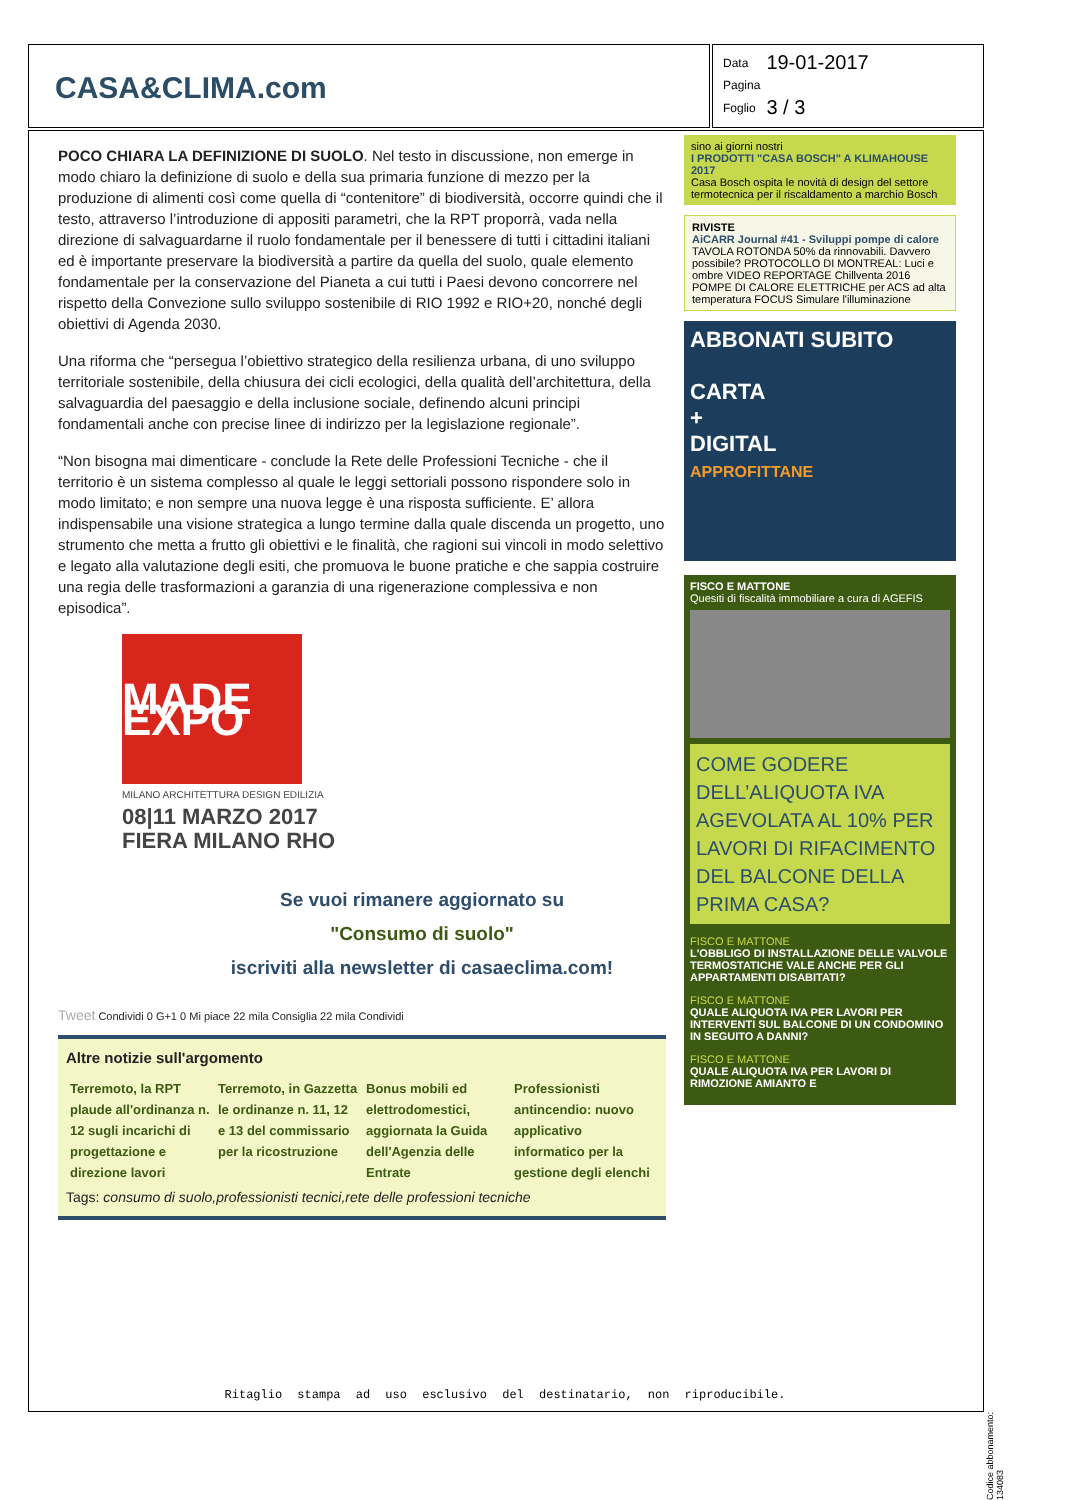CASA&CLIMA.com
| Data | 19-01-2017 |
| Pagina | |
| Foglio | 3 / 3 |
POCO CHIARA LA DEFINIZIONE DI SUOLO. Nel testo in discussione, non emerge in modo chiaro la definizione di suolo e della sua primaria funzione di mezzo per la produzione di alimenti così come quella di “contenitore” di biodiversità, occorre quindi che il testo, attraverso l’introduzione di appositi parametri, che la RPT proporrà, vada nella direzione di salvaguardarne il ruolo fondamentale per il benessere di tutti i cittadini italiani ed è importante preservare la biodiversità a partire da quella del suolo, quale elemento fondamentale per la conservazione del Pianeta a cui tutti i Paesi devono concorrere nel rispetto della Convezione sullo sviluppo sostenibile di RIO 1992 e RIO+20, nonché degli obiettivi di Agenda 2030.
Una riforma che “persegua l’obiettivo strategico della resilienza urbana, di uno sviluppo territoriale sostenibile, della chiusura dei cicli ecologici, della qualità dell’architettura, della salvaguardia del paesaggio e della inclusione sociale, definendo alcuni principi fondamentali anche con precise linee di indirizzo per la legislazione regionale”.
“Non bisogna mai dimenticare - conclude la Rete delle Professioni Tecniche - che il territorio è un sistema complesso al quale le leggi settoriali possono rispondere solo in modo limitato; e non sempre una nuova legge è una risposta sufficiente. E’ allora indispensabile una visione strategica a lungo termine dalla quale discenda un progetto, uno strumento che metta a frutto gli obiettivi e le finalità, che ragioni sui vincoli in modo selettivo e legato alla valutazione degli esiti, che promuova le buone pratiche e che sappia costruire una regia delle trasformazioni a garanzia di una rigenerazione complessiva e non episodica”.
MADE EXPO
MILANO ARCHITETTURA DESIGN EDILIZIA
08|11 MARZO 2017
FIERA MILANO RHO
Se vuoi rimanere aggiornato su
"Consumo di suolo"
iscriviti alla newsletter di casaeclima.com!
Tweet Condividi 0 G+1 0 Mi piace 22 mila Consiglia 22 mila Condividi
Altre notizie sull'argomento
| Terremoto, la RPT plaude all'ordinanza n. 12 sugli incarichi di progettazione e direzione lavori | Terremoto, in Gazzetta le ordinanze n. 11, 12 e 13 del commissario per la ricostruzione | Bonus mobili ed elettrodomestici, aggiornata la Guida dell'Agenzia delle Entrate | Professionisti antincendio: nuovo applicativo informatico per la gestione degli elenchi |
Tags: consumo di suolo,professionisti tecnici,rete delle professioni tecniche
sino ai giorni nostri
I PRODOTTI "CASA BOSCH" A KLIMAHOUSE 2017
Casa Bosch ospita le novità di design del settore termotecnica per il riscaldamento a marchio Bosch
RIVISTE
AiCARR Journal #41 - Sviluppi pompe di calore
TAVOLA ROTONDA 50% da rinnovabili. Davvero possibile? PROTOCOLLO DI MONTREAL: Luci e ombre VIDEO REPORTAGE Chillventa 2016 POMPE DI CALORE ELETTRICHE per ACS ad alta temperatura FOCUS Simulare l'illuminazione
ABBONATI SUBITO
CARTA
+
DIGITAL
APPROFITTANE
FISCO E MATTONE
Quesiti di fiscalità immobiliare a cura di AGEFIS
COME GODERE DELL’ALIQUOTA IVA AGEVOLATA AL 10% PER LAVORI DI RIFACIMENTO DEL BALCONE DELLA PRIMA CASA?
FISCO E MATTONE
L'OBBLIGO DI INSTALLAZIONE DELLE VALVOLE TERMOSTATICHE VALE ANCHE PER GLI APPARTAMENTI DISABITATI?
FISCO E MATTONE
QUALE ALIQUOTA IVA PER LAVORI PER INTERVENTI SUL BALCONE DI UN CONDOMINO IN SEGUITO A DANNI?
FISCO E MATTONE
QUALE ALIQUOTA IVA PER LAVORI DI RIMOZIONE AMIANTO E
Ritaglio stampa ad uso esclusivo del destinatario, non riproducibile.
Codice abbonamento: 134083